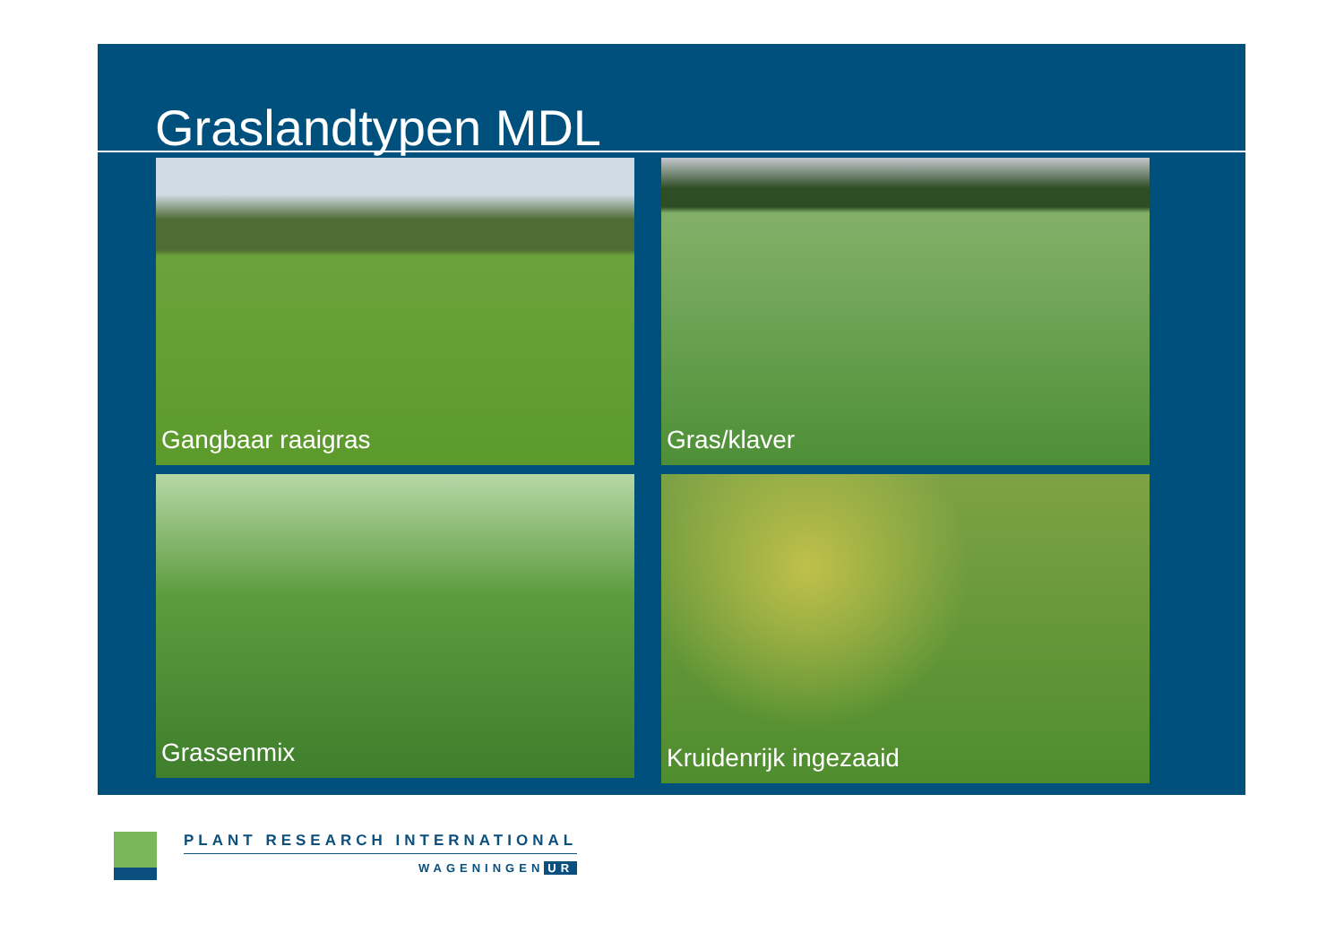Graslandtypen MDL
Gangbaar raaigras Gras/klaver
Grassenmix Kruidenrijk ingezaaid
PLANT RESEARCH INTERNATIONAL
WAGENINGEN UR